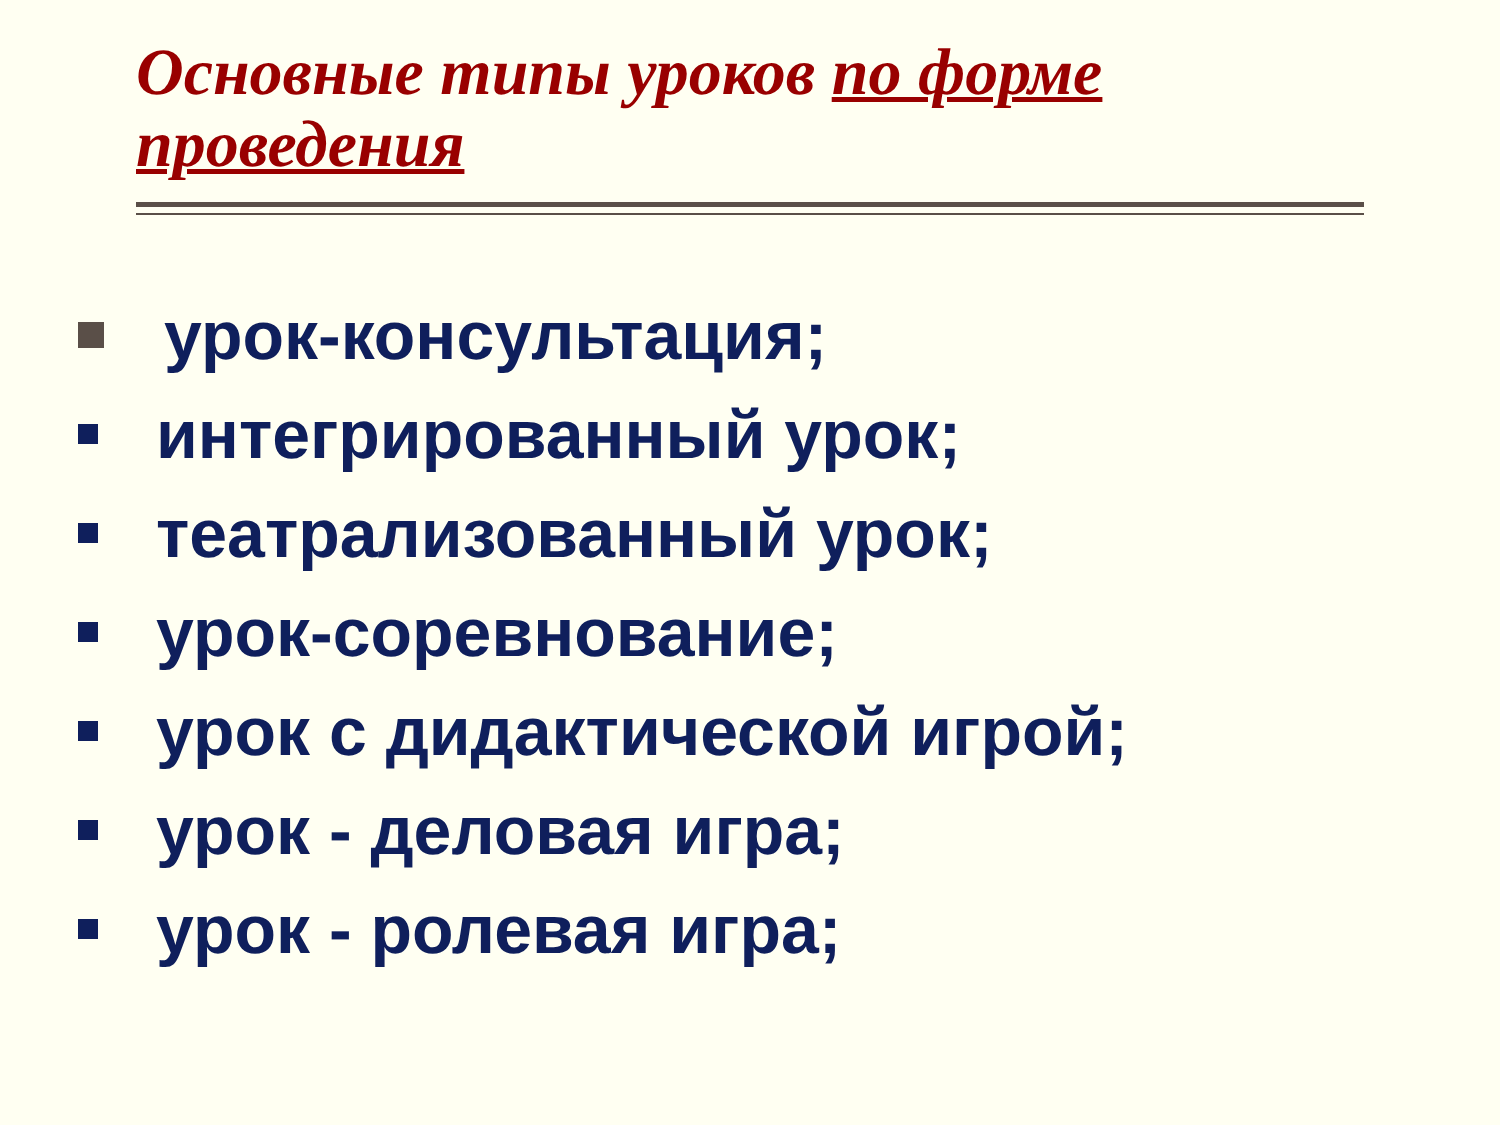Основные типы уроков по форме проведения
урок-консультация;
интегрированный урок;
театрализованный урок;
урок-соревнование;
урок с дидактической игрой;
урок - деловая игра;
урок - ролевая игра;